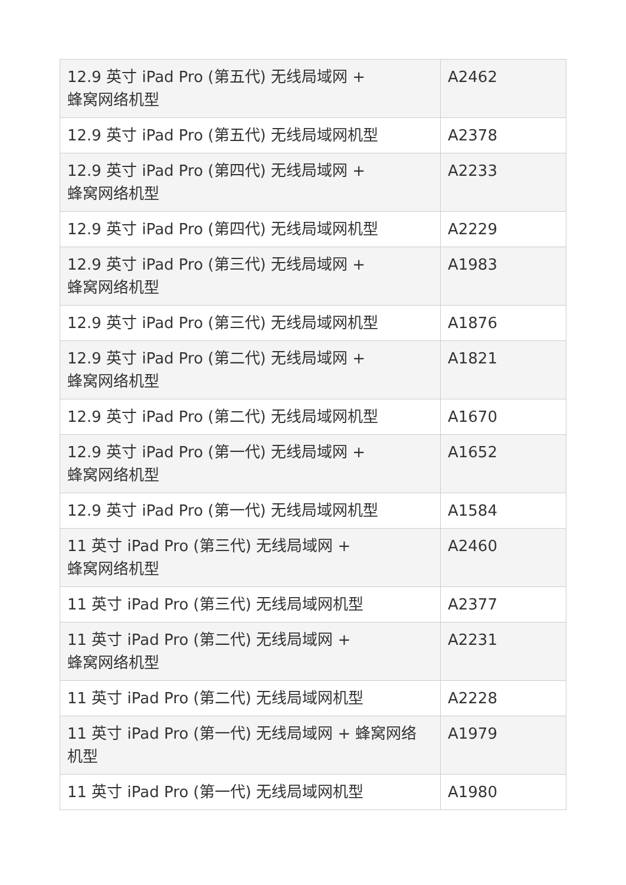| 12.9 英寸 iPad Pro (第五代) 无线局域网 + 蜂窝网络机型 | A2462 |
| 12.9 英寸 iPad Pro (第五代) 无线局域网机型 | A2378 |
| 12.9 英寸 iPad Pro (第四代) 无线局域网 + 蜂窝网络机型 | A2233 |
| 12.9 英寸 iPad Pro (第四代) 无线局域网机型 | A2229 |
| 12.9 英寸 iPad Pro (第三代) 无线局域网 + 蜂窝网络机型 | A1983 |
| 12.9 英寸 iPad Pro (第三代) 无线局域网机型 | A1876 |
| 12.9 英寸 iPad Pro (第二代) 无线局域网 + 蜂窝网络机型 | A1821 |
| 12.9 英寸 iPad Pro (第二代) 无线局域网机型 | A1670 |
| 12.9 英寸 iPad Pro (第一代) 无线局域网 + 蜂窝网络机型 | A1652 |
| 12.9 英寸 iPad Pro (第一代) 无线局域网机型 | A1584 |
| 11 英寸 iPad Pro (第三代) 无线局域网 + 蜂窝网络机型 | A2460 |
| 11 英寸 iPad Pro (第三代) 无线局域网机型 | A2377 |
| 11 英寸 iPad Pro (第二代) 无线局域网 + 蜂窝网络机型 | A2231 |
| 11 英寸 iPad Pro (第二代) 无线局域网机型 | A2228 |
| 11 英寸 iPad Pro (第一代) 无线局域网 + 蜂窝网络 机型 | A1979 |
| 11 英寸 iPad Pro (第一代) 无线局域网机型 | A1980 |